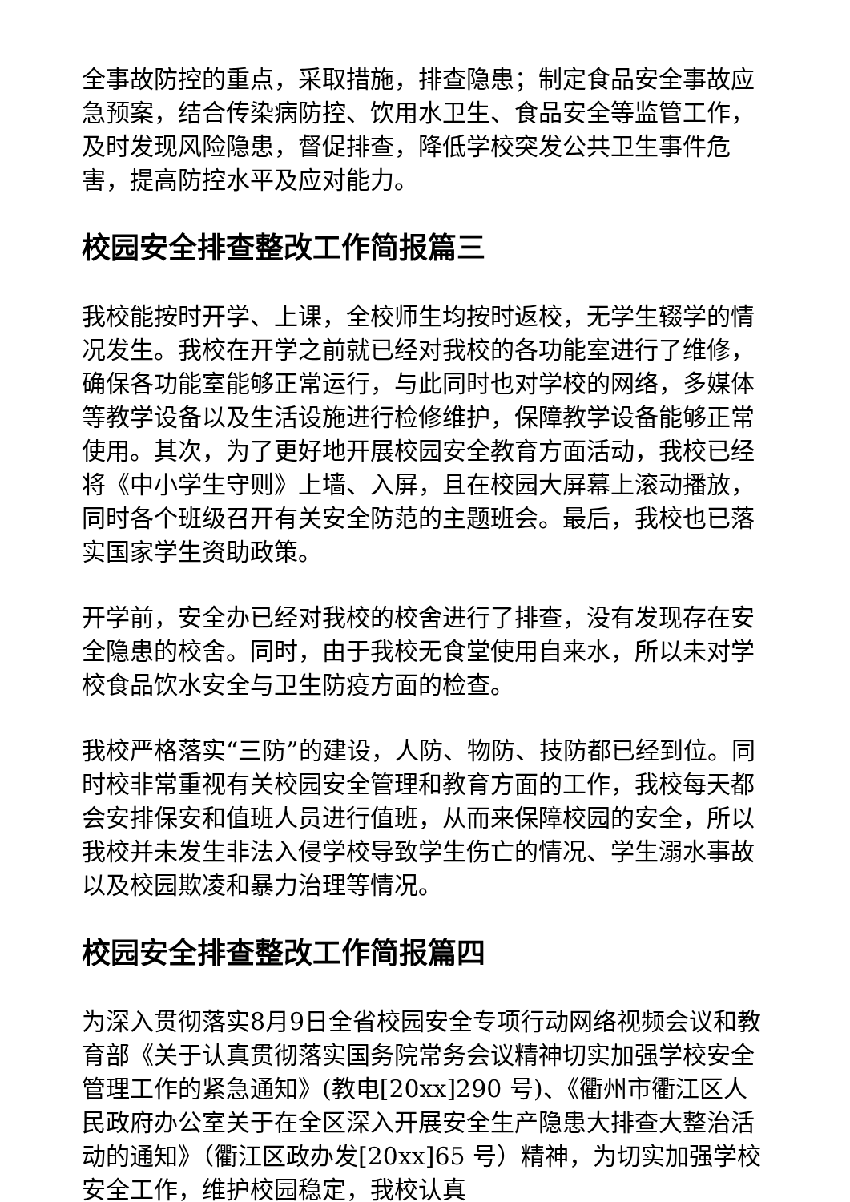全事故防控的重点，采取措施，排查隐患；制定食品安全事故应急预案，结合传染病防控、饮用水卫生、食品安全等监管工作，及时发现风险隐患，督促排查，降低学校突发公共卫生事件危害，提高防控水平及应对能力。
校园安全排查整改工作简报篇三
我校能按时开学、上课，全校师生均按时返校，无学生辍学的情况发生。我校在开学之前就已经对我校的各功能室进行了维修，确保各功能室能够正常运行，与此同时也对学校的网络，多媒体等教学设备以及生活设施进行检修维护，保障教学设备能够正常使用。其次，为了更好地开展校园安全教育方面活动，我校已经将《中小学生守则》上墙、入屏，且在校园大屏幕上滚动播放，同时各个班级召开有关安全防范的主题班会。最后，我校也已落实国家学生资助政策。
开学前，安全办已经对我校的校舍进行了排查，没有发现存在安全隐患的校舍。同时，由于我校无食堂使用自来水，所以未对学校食品饮水安全与卫生防疫方面的检查。
我校严格落实“三防”的建设，人防、物防、技防都已经到位。同时校非常重视有关校园安全管理和教育方面的工作，我校每天都会安排保安和值班人员进行值班，从而来保障校园的安全，所以我校并未发生非法入侵学校导致学生伤亡的情况、学生溺水事故以及校园欺凌和暴力治理等情况。
校园安全排查整改工作简报篇四
为深入贯彻落实8月9日全省校园安全专项行动网络视频会议和教育部《关于认真贯彻落实国务院常务会议精神切实加强学校安全管理工作的紧急通知》(教电[20xx]290 号)、《衢州市衢江区人民政府办公室关于在全区深入开展安全生产隐患大排查大整治活动的通知》（衢江区政办发[20xx]65 号）精神，为切实加强学校安全工作，维护校园稳定，我校认真